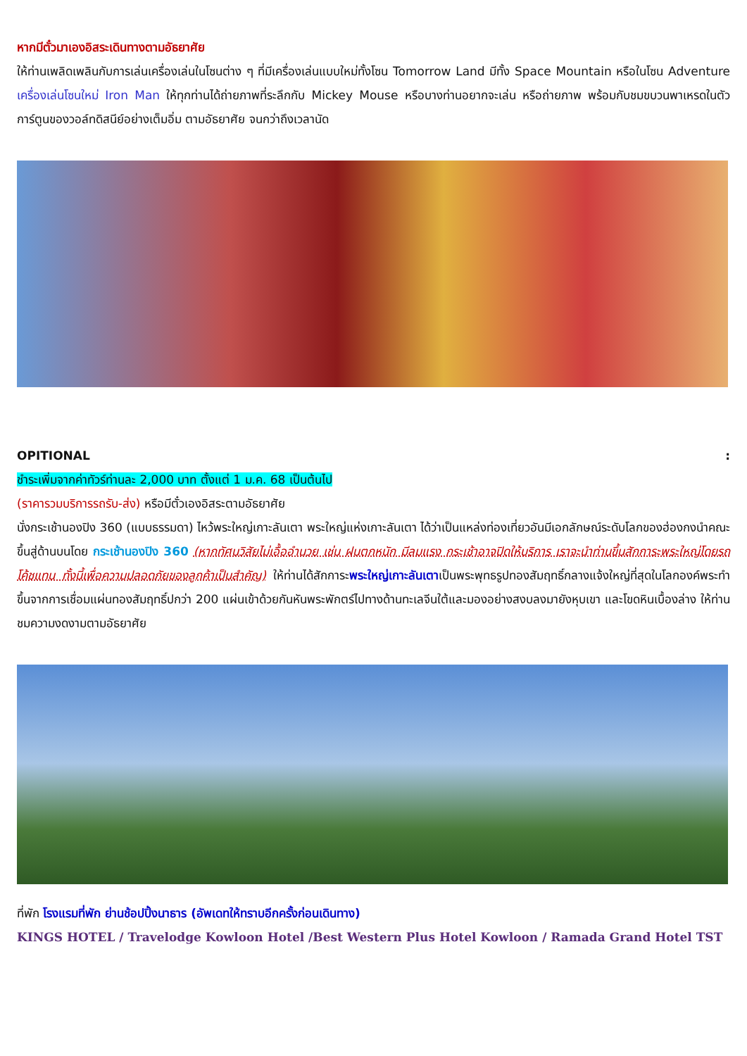หากมีตั๋วมาเองอิสระเดินทางตามอัธยาศัย
ให้ท่านเพลิดเพลินกับการเล่นเครื่องเล่นในโซนต่าง ๆ ที่มีเครื่องเล่นแบบใหม่ทั้งโซน Tomorrow Land มีทั้ง Space Mountain หรือในโซน Adventure เครื่องเล่นโซนใหม่ Iron Man ให้ทุกท่านได้ถ่ายภาพที่ระลึกกับ Mickey Mouse หรือบางท่านอยากจะเล่น หรือถ่ายภาพ พร้อมกับชมขบวนพาเหรดในตัวการ์ตูนของวอล์ทดิสนีย์อย่างเต็มอิ่ม ตามอัธยาศัย จนกว่าถึงเวลานัด
OPITIONAL :
ชำระเพิ่มจากค่าทัวร์ท่านละ 2,000 บาท ตั้งแต่ 1 ม.ค. 68 เป็นต้นไป
(ราคารวมบริการรถรับ-ส่ง) หรือมีตั๋วเองอิสระตามอัธยาศัย
นั่งกระเช้านองปิง 360 (แบบธรรมดา) ไหว้พระใหญ่เกาะลันเตา พระใหญ่แห่งเกาะลันเตา ได้ว่าเป็นแหล่งท่องเที่ยวอันมีเอกลักษณ์ระดับโลกของฮ่องกงนำคณะขึ้นสู่ด้านบนโดย กระเช้านองปิง 360 (หากทัศนวิสัยไม่เอื้ออำนวย เช่น ฝนตกหนัก มีลมแรง กระเช้าอาจปิดให้บริการ เราจะนำท่านขึ้นสักการะพระใหญ่โดยรถโค้ชแทน ทั้งนี้เพื่อความปลอดภัยของลูกค้าเป็นสำคัญ) ให้ท่านได้สักการะพระใหญ่เกาะลันเตาเป็นพระพุทธรูปทองสัมฤทธิ์กลางแจ้งใหญ่ที่สุดในโลกองค์พระทำขึ้นจากการเชื่อมแผ่นทองสัมฤทธิ์ปกว่า 200 แผ่นเข้าด้วยกันหันพระพักตร์ไปทางด้านทะเลจีนใต้และมองอย่างสงบลงมายังหุบเขา และโขดหินเบื้องล่าง ให้ท่านชมความงดงามตามอัธยาศัย
ที่พัก โรงแรมที่พัก ย่านช้อปปิ้งนาธาร (อัพเดทให้ทราบอีกครั้งก่อนเดินทาง)
KINGS HOTEL / Travelodge Kowloon Hotel /Best Western Plus Hotel Kowloon / Ramada Grand Hotel TST